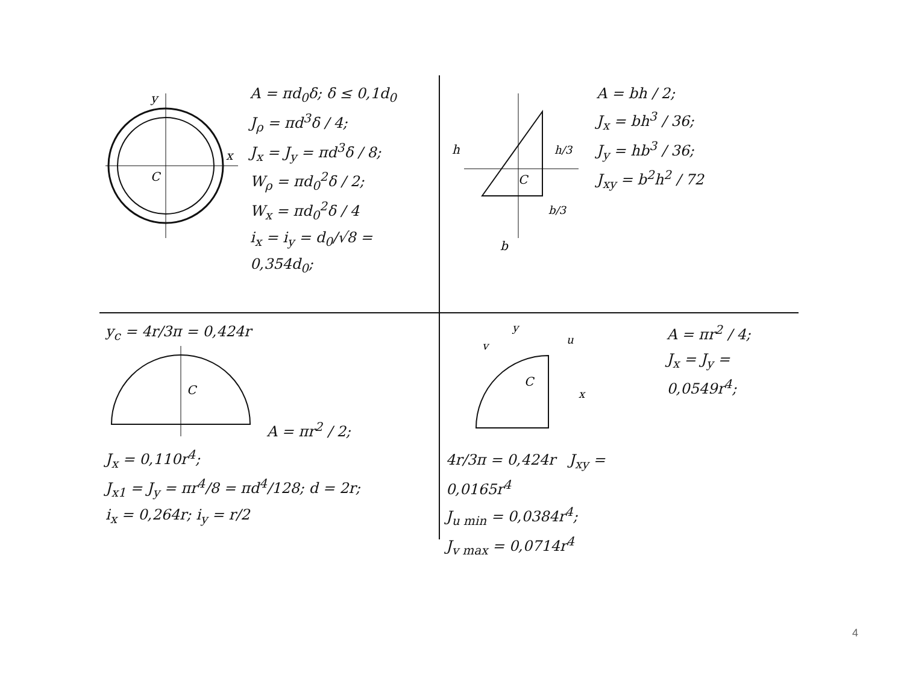C
y
x
A = πd<sub>0</sub>δ; δ ≤ 0,1d<sub>0</sub>
J<sub>ρ</sub> = πd<sup>3</sup>δ / 4;
J<sub>x</sub> = J<sub>y</sub> = πd<sup>3</sup>δ / 8;
W<sub>ρ</sub> = πd<sub>0</sub><sup>2</sup>δ / 2;
W<sub>x</sub> = πd<sub>0</sub><sup>2</sup>δ / 4
i<sub>x</sub> = i<sub>y</sub> = d<sub>0</sub>/√8 = 0,354d<sub>0</sub>;
C
h
h/3
b/3
b
A = bh / 2;
J<sub>x</sub> = bh<sup>3</sup> / 36;
J<sub>y</sub> = hb<sup>3</sup> / 36;
J<sub>xy</sub> = b<sup>2</sup>h<sup>2</sup> / 72
y<sub>c</sub> = 4r/3π = 0,424r
C
A = πr<sup>2</sup> / 2;
J<sub>x</sub> = 0,110r<sup>4</sup>;
J<sub>x1</sub> = J<sub>y</sub> = πr<sup>4</sup>/8 = πd<sup>4</sup>/128; d = 2r;
i<sub>x</sub> = 0,264r; i<sub>y</sub> = r/2
C
y
x
u
v
4r/3π = 0,424r J<sub>xy</sub> = 0,0165r<sup>4</sup>
J<sub>u min</sub> = 0,0384r<sup>4</sup>;
J<sub>v max</sub> = 0,0714r<sup>4</sup>
A = πr<sup>2</sup> / 4;
J<sub>x</sub> = J<sub>y</sub> = 0,0549r<sup>4</sup>;
4